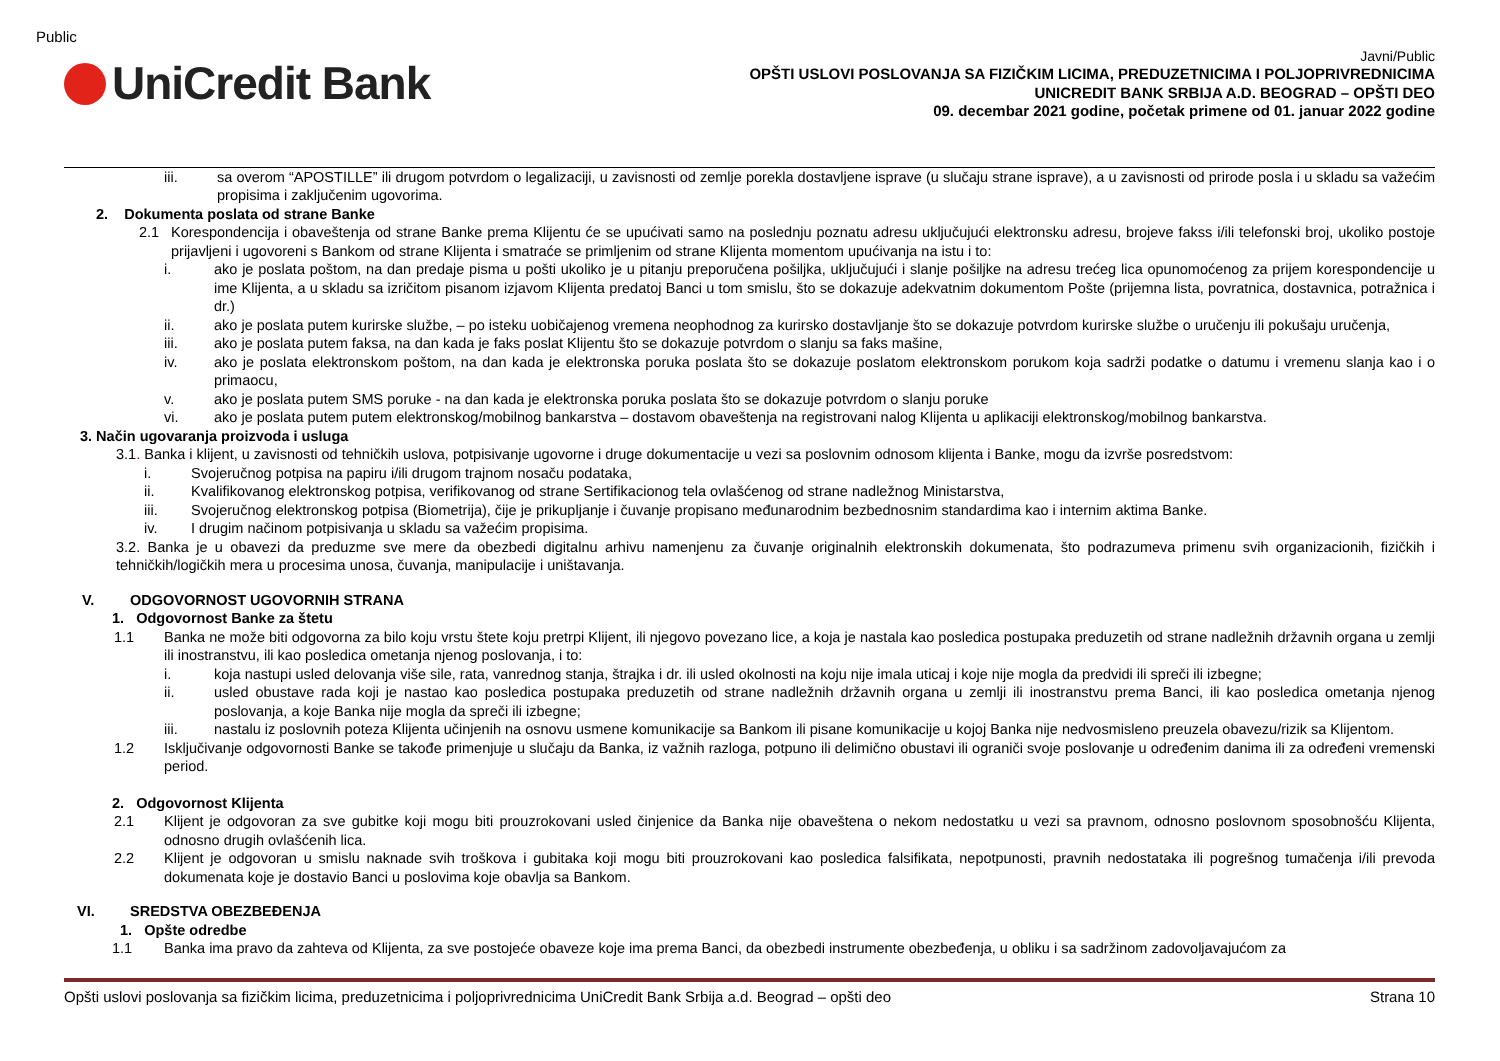Public
UniCredit Bank
Javni/Public
OPŠTI USLOVI POSLOVANJA SA FIZIČKIM LICIMA, PREDUZETNICIMA I POLJOPRIVREDNICIMA
UNICREDIT BANK SRBIJA A.D. BEOGRAD – OPŠTI DEO
09. decembar 2021 godine, početak primene od 01. januar 2022 godine
iii. sa overom “APOSTILLE” ili drugom potvrdom o legalizaciji, u zavisnosti od zemlje porekla dostavljene isprave (u slučaju strane isprave), a u zavisnosti od prirode posla i u skladu sa važećim propisima i zaključenim ugovorima.
2. Dokumenta poslata od strane Banke
2.1 Korespondencija i obaveštenja od strane Banke prema Klijentu će se upućivati samo na poslednju poznatu adresu uključujući elektronsku adresu, brojeve fakss i/ili telefonski broj, ukoliko postoje prijavljeni i ugovoreni s Bankom od strane Klijenta i smatraće se primljenim od strane Klijenta momentom upućivanja na istu i to:
i. ako je poslata poštom, na dan predaje pisma u pošti ukoliko je u pitanju preporučena pošiljka, uključujući i slanje pošiljke na adresu trećeg lica opunomoćenog za prijem korespondencije u ime Klijenta, a u skladu sa izričitom pisanom izjavom Klijenta predatoj Banci u tom smislu, što se dokazuje adekvatnim dokumentom Pošte (prijemna lista, povratnica, dostavnica, potražnica i dr.)
ii. ako je poslata putem kurirske službe, – po isteku uobičajenog vremena neophodnog za kurirsko dostavljanje što se dokazuje potvrdom kurirske službe o uručenju ili pokušaju uručenja,
iii. ako je poslata putem faksa, na dan kada je faks poslat Klijentu što se dokazuje potvrdom o slanju sa faks mašine,
iv. ako je poslata elektronskom poštom, na dan kada je elektronska poruka poslata što se dokazuje poslatom elektronskom porukom koja sadrži podatke o datumu i vremenu slanja kao i o primaocu,
v. ako je poslata putem SMS poruke - na dan kada je elektronska poruka poslata što se dokazuje potvrdom o slanju poruke
vi. ako je poslata putem putem elektronskog/mobilnog bankarstva – dostavom obaveštenja na registrovani nalog Klijenta u aplikaciji elektronskog/mobilnog bankarstva.
3. Način ugovaranja proizvoda i usluga
3.1. Banka i klijent, u zavisnosti od tehničkih uslova, potpisivanje ugovorne i druge dokumentacije u vezi sa poslovnim odnosom klijenta i Banke, mogu da izvrše posredstvom:
i. Svojeručnog potpisa na papiru i/ili drugom trajnom nosaču podataka,
ii. Kvalifikovanog elektronskog potpisa, verifikovanog od strane Sertifikacionog tela ovlašćenog od strane nadležnog Ministarstva,
iii. Svojeručnog elektronskog potpisa (Biometrija), čije je prikupljanje i čuvanje propisano međunarodnim bezbednosnim standardima kao i internim aktima Banke.
iv. I drugim načinom potpisivanja u skladu sa važećim propisima.
3.2. Banka je u obavezi da preduzme sve mere da obezbedi digitalnu arhivu namenjenu za čuvanje originalnih elektronskih dokumenata, što podrazumeva primenu svih organizacionih, fizičkih i tehničkih/logičkih mera u procesima unosa, čuvanja, manipulacije i uništavanja.
V. ODGOVORNOST UGOVORNIH STRANA
1. Odgovornost Banke za štetu
1.1 Banka ne može biti odgovorna za bilo koju vrstu štete koju pretrpi Klijent, ili njegovo povezano lice, a koja je nastala kao posledica postupaka preduzetih od strane nadležnih državnih organa u zemlji ili inostranstvu, ili kao posledica ometanja njenog poslovanja, i to:
i. koja nastupi usled delovanja više sile, rata, vanrednog stanja, štrajka i dr. ili usled okolnosti na koju nije imala uticaj i koje nije mogla da predvidi ili spreči ili izbegne;
ii. usled obustave rada koji je nastao kao posledica postupaka preduzetih od strane nadležnih državnih organa u zemlji ili inostranstvu prema Banci, ili kao posledica ometanja njenog poslovanja, a koje Banka nije mogla da spreči ili izbegne;
iii. nastalu iz poslovnih poteza Klijenta učinjenih na osnovu usmene komunikacije sa Bankom ili pisane komunikacije u kojoj Banka nije nedvosmisleno preuzela obavezu/rizik sa Klijentom.
1.2 Isključivanje odgovornosti Banke se takođe primenjuje u slučaju da Banka, iz važnih razloga, potpuno ili delimično obustavi ili ograniči svoje poslovanje u određenim danima ili za određeni vremenski period.
2. Odgovornost Klijenta
2.1 Klijent je odgovoran za sve gubitke koji mogu biti prouzrokovani usled činjenice da Banka nije obaveštena o nekom nedostatku u vezi sa pravnom, odnosno poslovnom sposobnošću Klijenta, odnosno drugih ovlašćenih lica.
2.2 Klijent je odgovoran u smislu naknade svih troškova i gubitaka koji mogu biti prouzrokovani kao posledica falsifikata, nepotpunosti, pravnih nedostataka ili pogrešnog tumačenja i/ili prevoda dokumenata koje je dostavio Banci u poslovima koje obavlja sa Bankom.
VI. SREDSTVA OBEZBEĐENJA
1. Opšte odredbe
1.1 Banka ima pravo da zahteva od Klijenta, za sve postojeće obaveze koje ima prema Banci, da obezbedi instrumente obezbeđenja, u obliku i sa sadržinom zadovoljavajućom za
Opšti uslovi poslovanja sa fizičkim licima, preduzetnicima i poljoprivrednicima UniCredit Bank Srbija a.d. Beograd – opšti deo Strana 10